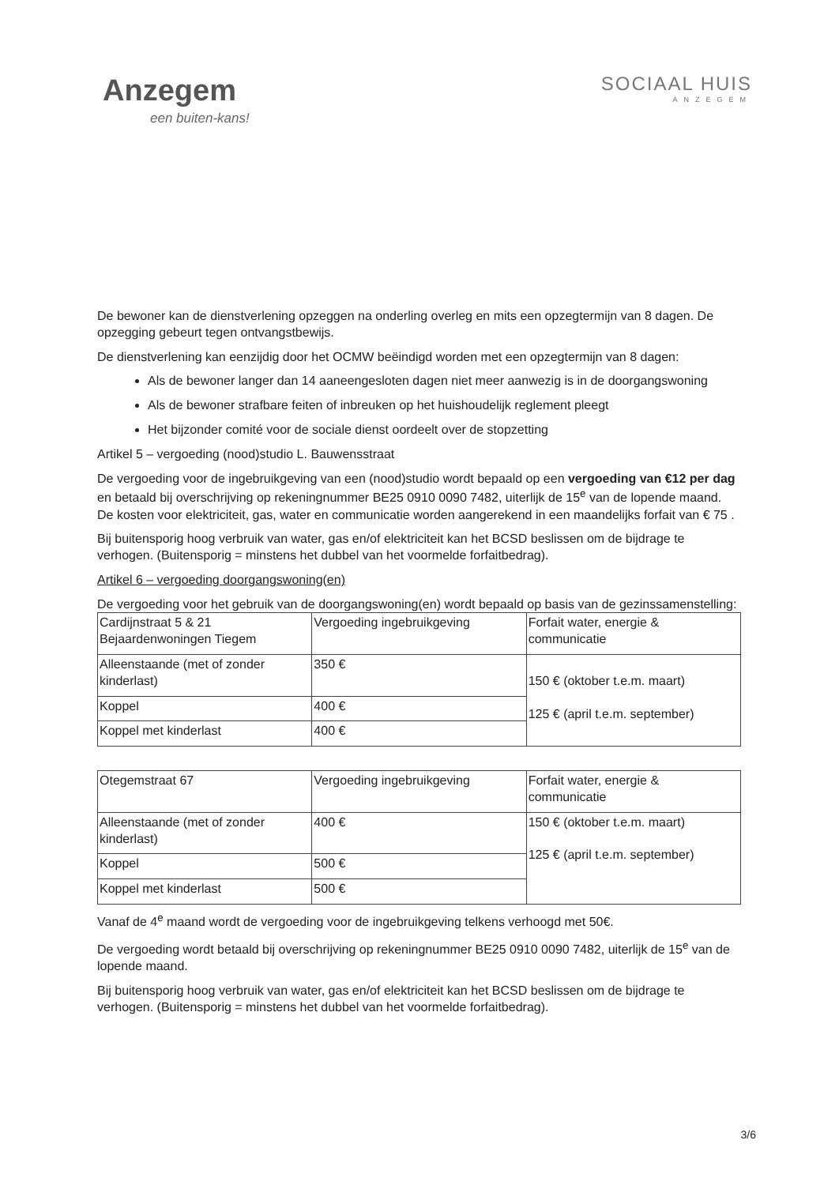Anzegem
een buiten-kans!
SOCIAAL HUIS
ANZEGEM
De bewoner kan de dienstverlening opzeggen na onderling overleg en mits een opzegtermijn van 8 dagen. De opzegging gebeurt tegen ontvangstbewijs.
De dienstverlening kan eenzijdig door het OCMW beëindigd worden met een opzegtermijn van 8 dagen:
Als de bewoner langer dan 14 aaneengesloten dagen niet meer aanwezig is in de doorgangswoning
Als de bewoner strafbare feiten of inbreuken op het huishoudelijk reglement pleegt
Het bijzonder comité voor de sociale dienst oordeelt over de stopzetting
Artikel 5 – vergoeding (nood)studio L. Bauwensstraat
De vergoeding voor de ingebruikgeving van een (nood)studio wordt bepaald op een vergoeding van €12 per dag en betaald bij overschrijving op rekeningnummer BE25 0910 0090 7482, uiterlijk de 15<sup>e</sup> van de lopende maand.
De kosten voor elektriciteit, gas, water en communicatie worden aangerekend in een maandelijks forfait van € 75 .
Bij buitensporig hoog verbruik van water, gas en/of elektriciteit kan het BCSD beslissen om de bijdrage te verhogen. (Buitensporig = minstens het dubbel van het voormelde forfaitbedrag).
Artikel 6 – vergoeding doorgangswoning(en)
De vergoeding voor het gebruik van de doorgangswoning(en) wordt bepaald op basis van de gezinssamenstelling:
| Cardijnstraat 5 & 21 Bejaardenwoningen Tiegem | Vergoeding ingebruikgeving | Forfait water, energie & communicatie |
| Alleenstaande (met of zonder kinderlast) | 350 € | 150 € (oktober t.e.m. maart) 125 € (april t.e.m. september) |
| Koppel | 400 € | |
| Koppel met kinderlast | 400 € | |
| Otegemstraat 67 | Vergoeding ingebruikgeving | Forfait water, energie & communicatie |
| Alleenstaande (met of zonder kinderlast) | 400 € | 150 € (oktober t.e.m. maart) 125 € (april t.e.m. september) |
| Koppel | 500 € | |
| Koppel met kinderlast | 500 € | |
Vanaf de 4<sup>e</sup> maand wordt de vergoeding voor de ingebruikgeving telkens verhoogd met 50€.
De vergoeding wordt betaald bij overschrijving op rekeningnummer BE25 0910 0090 7482, uiterlijk de 15<sup>e</sup> van de lopende maand.
Bij buitensporig hoog verbruik van water, gas en/of elektriciteit kan het BCSD beslissen om de bijdrage te verhogen. (Buitensporig = minstens het dubbel van het voormelde forfaitbedrag).
3/6